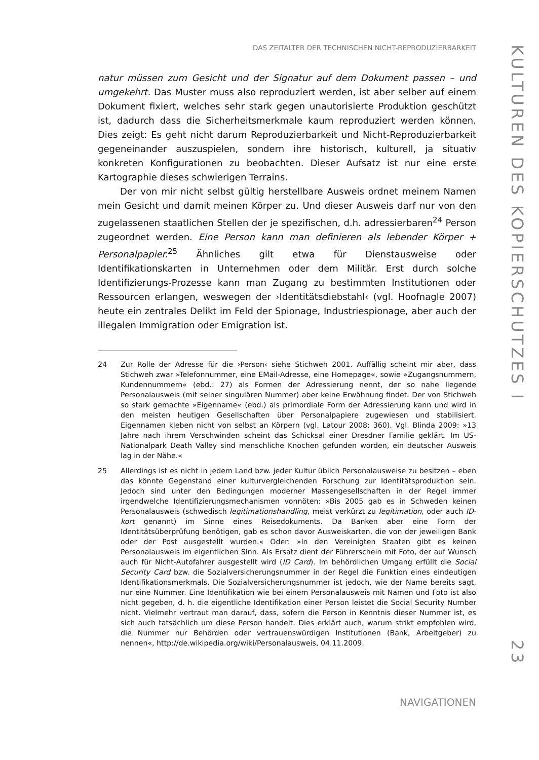DAS ZEITALTER DER TECHNISCHEN NICHT-REPRODUZIERBARKEIT
natur müssen zum Gesicht und der Signatur auf dem Dokument passen – und umgekehrt. Das Muster muss also reproduziert werden, ist aber selber auf einem Dokument fixiert, welches sehr stark gegen unautorisierte Produktion geschützt ist, dadurch dass die Sicherheitsmerkmale kaum reproduziert werden können. Dies zeigt: Es geht nicht darum Reproduzierbarkeit und Nicht-Reproduzierbarkeit gegeneinander auszuspielen, sondern ihre historisch, kulturell, ja situativ konkreten Konfigurationen zu beobachten. Dieser Aufsatz ist nur eine erste Kartographie dieses schwierigen Terrains.
Der von mir nicht selbst gültig herstellbare Ausweis ordnet meinem Namen mein Gesicht und damit meinen Körper zu. Und dieser Ausweis darf nur von den zugelassenen staatlichen Stellen der je spezifischen, d.h. adressierbaren<sup>24</sup> Person zugeordnet werden. Eine Person kann man definieren als lebender Körper + Personalpapier.<sup>25</sup> Ähnliches gilt etwa für Dienstausweise oder Identifikationskarten in Unternehmen oder dem Militär. Erst durch solche Identifizierungs-Prozesse kann man Zugang zu bestimmten Institutionen oder Ressourcen erlangen, weswegen der ›Identitätsdiebstahl‹ (vgl. Hoofnagle 2007) heute ein zentrales Delikt im Feld der Spionage, Industriespionage, aber auch der illegalen Immigration oder Emigration ist.
24 Zur Rolle der Adresse für die ›Person‹ siehe Stichweh 2001. Auffällig scheint mir aber, dass Stichweh zwar »Telefonnummer, eine EMail-Adresse, eine Homepage«, sowie »Zugangsnummern, Kundennummern« (ebd.: 27) als Formen der Adressierung nennt, der so nahe liegende Personalausweis (mit seiner singulären Nummer) aber keine Erwähnung findet. Der von Stichweh so stark gemachte »Eigenname« (ebd.) als primordiale Form der Adressierung kann und wird in den meisten heutigen Gesellschaften über Personalpapiere zugewiesen und stabilisiert. Eigennamen kleben nicht von selbst an Körpern (vgl. Latour 2008: 360). Vgl. Blinda 2009: »13 Jahre nach ihrem Verschwinden scheint das Schicksal einer Dresdner Familie geklärt. Im US-Nationalpark Death Valley sind menschliche Knochen gefunden worden, ein deutscher Ausweis lag in der Nähe.«
25 Allerdings ist es nicht in jedem Land bzw. jeder Kultur üblich Personalausweise zu besitzen – eben das könnte Gegenstand einer kulturvergleichenden Forschung zur Identitätsproduktion sein. Jedoch sind unter den Bedingungen moderner Massengesellschaften in der Regel immer irgendwelche Identifizierungsmechanismen vonnöten: »Bis 2005 gab es in Schweden keinen Personalausweis (schwedisch legitimationshandling, meist verkürzt zu legitimation, oder auch ID-kort genannt) im Sinne eines Reisedokuments. Da Banken aber eine Form der Identitätsüberprüfung benötigen, gab es schon davor Ausweiskarten, die von der jeweiligen Bank oder der Post ausgestellt wurden.« Oder: »In den Vereinigten Staaten gibt es keinen Personalausweis im eigentlichen Sinn. Als Ersatz dient der Führerschein mit Foto, der auf Wunsch auch für Nicht-Autofahrer ausgestellt wird (ID Card). Im behördlichen Umgang erfüllt die Social Security Card bzw. die Sozialversicherungsnummer in der Regel die Funktion eines eindeutigen Identifikationsmerkmals. Die Sozialversicherungsnummer ist jedoch, wie der Name bereits sagt, nur eine Nummer. Eine Identifikation wie bei einem Personalausweis mit Namen und Foto ist also nicht gegeben, d. h. die eigentliche Identifikation einer Person leistet die Social Security Number nicht. Vielmehr vertraut man darauf, dass, sofern die Person in Kenntnis dieser Nummer ist, es sich auch tatsächlich um diese Person handelt. Dies erklärt auch, warum strikt empfohlen wird, die Nummer nur Behörden oder vertrauenswürdigen Institutionen (Bank, Arbeitgeber) zu nennen«, http://de.wikipedia.org/wiki/Personalausweis, 04.11.2009.
NAVIGATIONEN
KULTUREN DES KOPIERSCHUTZES I
23